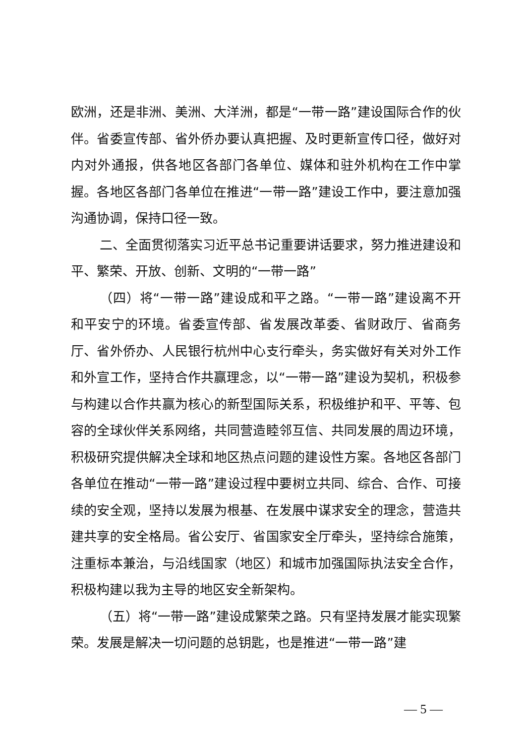欧洲，还是非洲、美洲、大洋洲，都是“一带一路”建设国际合作的伙伴。省委宣传部、省外侨办要认真把握、及时更新宣传口径，做好对内对外通报，供各地区各部门各单位、媒体和驻外机构在工作中掌握。各地区各部门各单位在推进“一带一路”建设工作中，要注意加强沟通协调，保持口径一致。
二、全面贯彻落实习近平总书记重要讲话要求，努力推进建设和平、繁荣、开放、创新、文明的“一带一路”
（四）将“一带一路”建设成和平之路。“一带一路”建设离不开和平安宁的环境。省委宣传部、省发展改革委、省财政厅、省商务厅、省外侨办、人民银行杭州中心支行牵头，务实做好有关对外工作和外宣工作，坚持合作共赢理念，以“一带一路”建设为契机，积极参与构建以合作共赢为核心的新型国际关系，积极维护和平、平等、包容的全球伙伴关系网络，共同营造睦邻互信、共同发展的周边环境，积极研究提供解决全球和地区热点问题的建设性方案。各地区各部门各单位在推动“一带一路”建设过程中要树立共同、综合、合作、可接续的安全观，坚持以发展为根基、在发展中谋求安全的理念，营造共建共享的安全格局。省公安厅、省国家安全厅牵头，坚持综合施策，注重标本兼治，与沿线国家（地区）和城市加强国际执法安全合作，积极构建以我为主导的地区安全新架构。
（五）将“一带一路”建设成繁荣之路。只有坚持发展才能实现繁荣。发展是解决一切问题的总钥匙，也是推进“一带一路”建
— 5 —